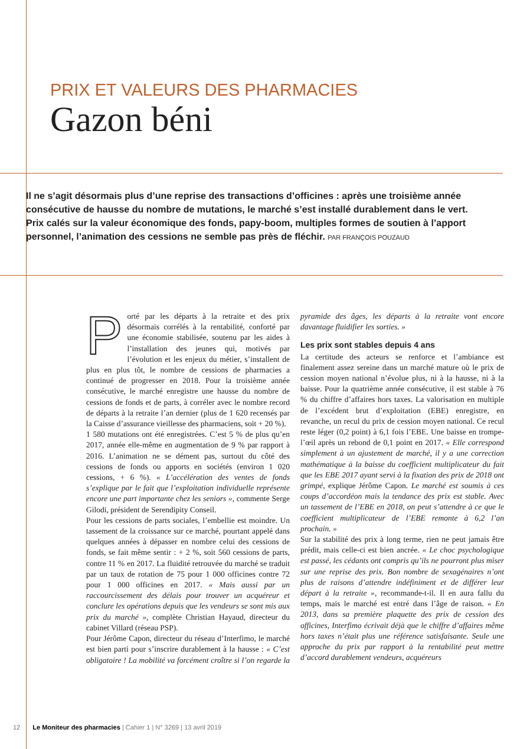PRIX ET VALEURS DES PHARMACIES
Gazon béni
Il ne s’agit désormais plus d’une reprise des transactions d’officines : après une troisième année consécutive de hausse du nombre de mutations, le marché s’est installé durablement dans le vert. Prix calés sur la valeur économique des fonds, papy-boom, multiples formes de soutien à l’apport personnel, l’animation des cessions ne semble pas près de fléchir. PAR FRANÇOIS POUZAUD
Porté par les départs à la retraite et des prix désormais corrélés à la rentabilité, conforté par une économie stabilisée, soutenu par les aides à l’installation des jeunes qui, motivés par l’évolution et les enjeux du métier, s’installent de plus en plus tôt, le nombre de cessions de pharmacies a continué de progresser en 2018. Pour la troisième année consécutive, le marché enregistre une hausse du nombre de cessions de fonds et de parts, à corréler avec le nombre record de départs à la retraite l’an dernier (plus de 1 620 recensés par la Caisse d’assurance vieillesse des pharmaciens, soit + 20 %).
1 580 mutations ont été enregistrées. C’est 5 % de plus qu’en 2017, année elle-même en augmentation de 9 % par rapport à 2016. L’animation ne se dément pas, surtout du côté des cessions de fonds ou apports en sociétés (environ 1 020 cessions, + 6 %). « L’accélération des ventes de fonds s’explique par le fait que l’exploitation individuelle représente encore une part importante chez les seniors », commente Serge Gilodi, président de Serendipity Conseil.
Pour les cessions de parts sociales, l’embellie est moindre. Un tassement de la croissance sur ce marché, pourtant appelé dans quelques années à dépasser en nombre celui des cessions de fonds, se fait même sentir : + 2 %, soit 560 cessions de parts, contre 11 % en 2017. La fluidité retrouvée du marché se traduit par un taux de rotation de 75 pour 1 000 officines contre 72 pour 1 000 officines en 2017. « Mais aussi par un raccourcissement des délais pour trouver un acquéreur et conclure les opérations depuis que les vendeurs se sont mis aux prix du marché », complète Christian Hayaud, directeur du cabinet Villard (réseau PSP).
Pour Jérôme Capon, directeur du réseau d’Interfimo, le marché est bien parti pour s’inscrire durablement à la hausse : « C’est obligatoire ! La mobilité va forcément croître si l’on regarde la pyramide des âges, les départs à la retraite vont encore davantage fluidifier les sorties. »
Les prix sont stables depuis 4 ans
La certitude des acteurs se renforce et l’ambiance est finalement assez sereine dans un marché mature où le prix de cession moyen national n’évolue plus, ni à la hausse, ni à la baisse. Pour la quatrième année consécutive, il est stable à 76 % du chiffre d’affaires hors taxes. La valorisation en multiple de l’excédent brut d’exploitation (EBE) enregistre, en revanche, un recul du prix de cession moyen national. Ce recul reste léger (0,2 point) à 6,1 fois l’EBE. Une baisse en trompe-l’œil après un rebond de 0,1 point en 2017. « Elle correspond simplement à un ajustement de marché, il y a une correction mathématique à la baisse du coefficient multiplicateur du fait que les EBE 2017 ayant servi à la fixation des prix de 2018 ont grimpé, explique Jérôme Capon. Le marché est soumis à ces coups d’accordéon mais la tendance des prix est stable. Avec un tassement de l’EBE en 2018, on peut s’attendre à ce que le coefficient multiplicateur de l’EBE remonte à 6,2 l’an prochain. »
Sur la stabilité des prix à long terme, rien ne peut jamais être prédit, mais celle-ci est bien ancrée. « Le choc psychologique est passé, les cédants ont compris qu’ils ne pourront plus miser sur une reprise des prix. Bon nombre de sexagénaires n’ont plus de raisons d’attendre indéfiniment et de différer leur départ à la retraite », recommande-t-il. Il en aura fallu du temps, mais le marché est entré dans l’âge de raison. « En 2013, dans sa première plaquette des prix de cession des officines, Interfimo écrivait déjà que le chiffre d’affaires même hors taxes n’était plus une référence satisfaisante. Seule une approche du prix par rapport à la rentabilité peut mettre d’accord durablement vendeurs, acquéreurs
12 Le Moniteur des pharmacies | Cahier 1 | N° 3269 | 13 avril 2019